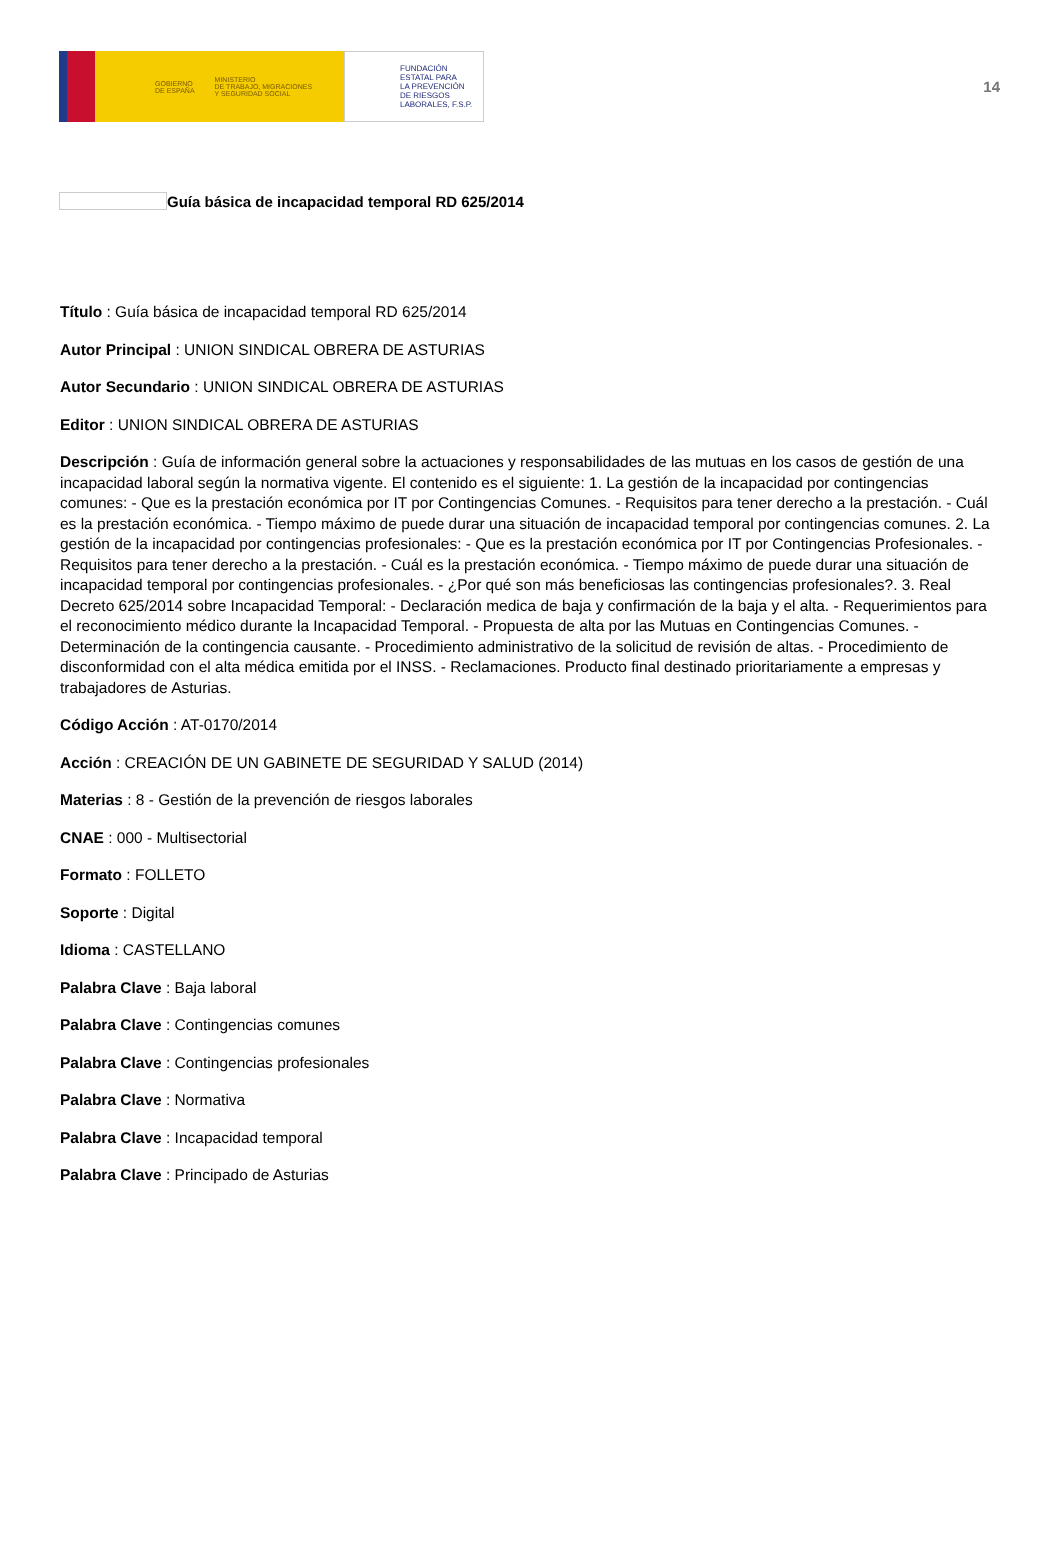GOBIERNO
DE ESPAÑA MINISTERIO
DE TRABAJO, MIGRACIONES
Y SEGURIDAD SOCIAL
FUNDACIÓN
ESTATAL PARA
LA PREVENCIÓN
DE RIESGOS
LABORALES, F.S.P.
14
Guía básica de incapacidad temporal RD 625/2014
Título : Guía básica de incapacidad temporal RD 625/2014
Autor Principal : UNION SINDICAL OBRERA DE ASTURIAS
Autor Secundario : UNION SINDICAL OBRERA DE ASTURIAS
Editor : UNION SINDICAL OBRERA DE ASTURIAS
Descripción : Guía de información general sobre la actuaciones y responsabilidades de las mutuas en los casos de gestión de una incapacidad laboral según la normativa vigente. El contenido es el siguiente: 1. La gestión de la incapacidad por contingencias comunes: - Que es la prestación económica por IT por Contingencias Comunes. - Requisitos para tener derecho a la prestación. - Cuál es la prestación económica. - Tiempo máximo de puede durar una situación de incapacidad temporal por contingencias comunes. 2. La gestión de la incapacidad por contingencias profesionales: - Que es la prestación económica por IT por Contingencias Profesionales. - Requisitos para tener derecho a la prestación. - Cuál es la prestación económica. - Tiempo máximo de puede durar una situación de incapacidad temporal por contingencias profesionales. - ¿Por qué son más beneficiosas las contingencias profesionales?. 3. Real Decreto 625/2014 sobre Incapacidad Temporal: - Declaración medica de baja y confirmación de la baja y el alta. - Requerimientos para el reconocimiento médico durante la Incapacidad Temporal. - Propuesta de alta por las Mutuas en Contingencias Comunes. - Determinación de la contingencia causante. - Procedimiento administrativo de la solicitud de revisión de altas. - Procedimiento de disconformidad con el alta médica emitida por el INSS. - Reclamaciones. Producto final destinado prioritariamente a empresas y trabajadores de Asturias.
Código Acción : AT-0170/2014
Acción : CREACIÓN DE UN GABINETE DE SEGURIDAD Y SALUD (2014)
Materias : 8 - Gestión de la prevención de riesgos laborales
CNAE : 000 - Multisectorial
Formato : FOLLETO
Soporte : Digital
Idioma : CASTELLANO
Palabra Clave : Baja laboral
Palabra Clave : Contingencias comunes
Palabra Clave : Contingencias profesionales
Palabra Clave : Normativa
Palabra Clave : Incapacidad temporal
Palabra Clave : Principado de Asturias